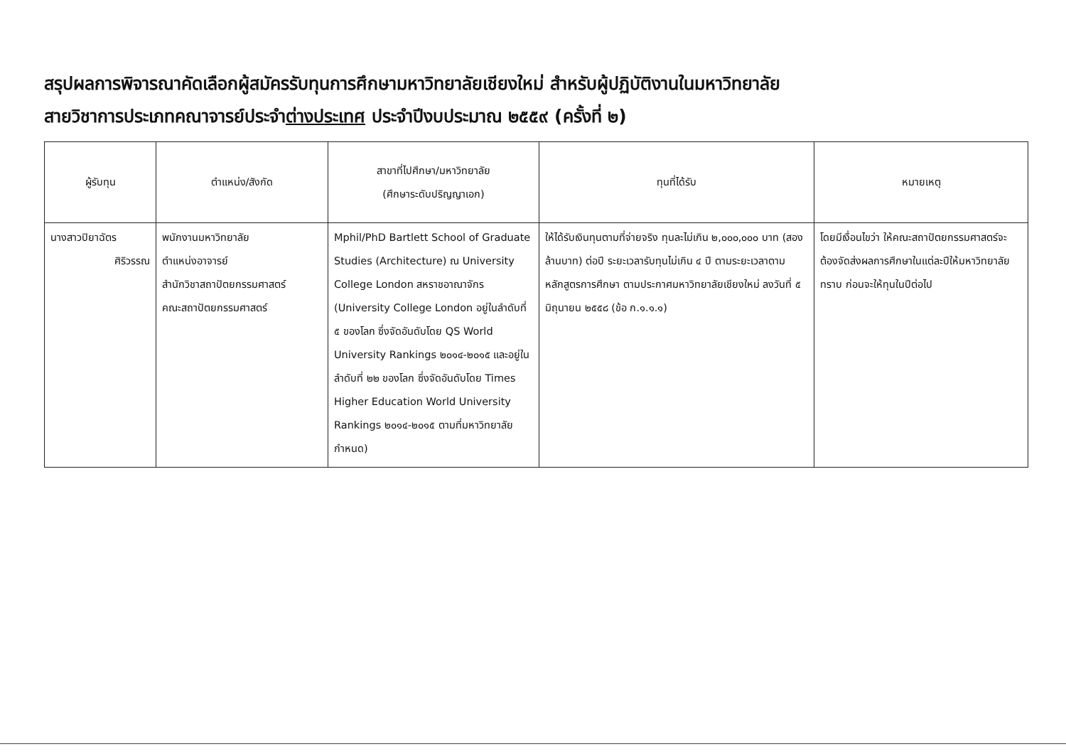สรุปผลการพิจารณาคัดเลือกผู้สมัครรับทุนการศึกษามหาวิทยาลัยเชียงใหม่ สำหรับผู้ปฏิบัติงานในมหาวิทยาลัย
สายวิชาการประเภทคณาจารย์ประจำต่างประเทศ ประจำปีงบประมาณ ๒๕๕๙ (ครั้งที่ ๒)
| ผู้รับทุน | ตำแหน่ง/สังกัด | สาขาที่ไปศึกษา/มหาวิทยาลัย (ศึกษาระดับปริญญาเอก) | ทุนที่ได้รับ | หมายเหตุ |
| --- | --- | --- | --- | --- |
| นางสาวปิยาฉัตร ศิริวรรณ | พนักงานมหาวิทยาลัย ตำแหน่งอาจารย์ สำนักวิชาสถาปัตยกรรมศาสตร์ คณะสถาปัตยกรรมศาสตร์ | Mphil/PhD Bartlett School of Graduate Studies (Architecture) ณ University College London สหราชอาณาจักร (University College London อยู่ในลำดับที่ ๕ ของโลก ซึ่งจัดอันดับโดย QS World University Rankings ๒๐๑๔-๒๐๑๕ และอยู่ในลำดับที่ ๒๒ ของโลก ซึ่งจัดอันดับโดย Times Higher Education World University Rankings ๒๐๑๔-๒๐๑๕ ตามที่มหาวิทยาลัยกำหนด) | ให้ได้รับเงินทุนตามที่จ่ายจริง ทุนละไม่เกิน ๒,๐๐๐,๐๐๐ บาท (สองล้านบาท) ต่อปี ระยะเวลารับทุนไม่เกิน ๔ ปี ตามระยะเวลาตามหลักสูตรการศึกษา ตามประกาศมหาวิทยาลัยเชียงใหม่ ลงวันที่ ๕ มิถุนายน ๒๕๕๘ (ข้อ ก.๑.๑.๑) | โดยมีเงื่อนไขว่า ให้คณะสถาปัตยกรรมศาสตร์จะต้องจัดส่งผลการศึกษาในแต่ละปีให้มหาวิทยาลัยทราบ ก่อนจะให้ทุนในปีต่อไป |